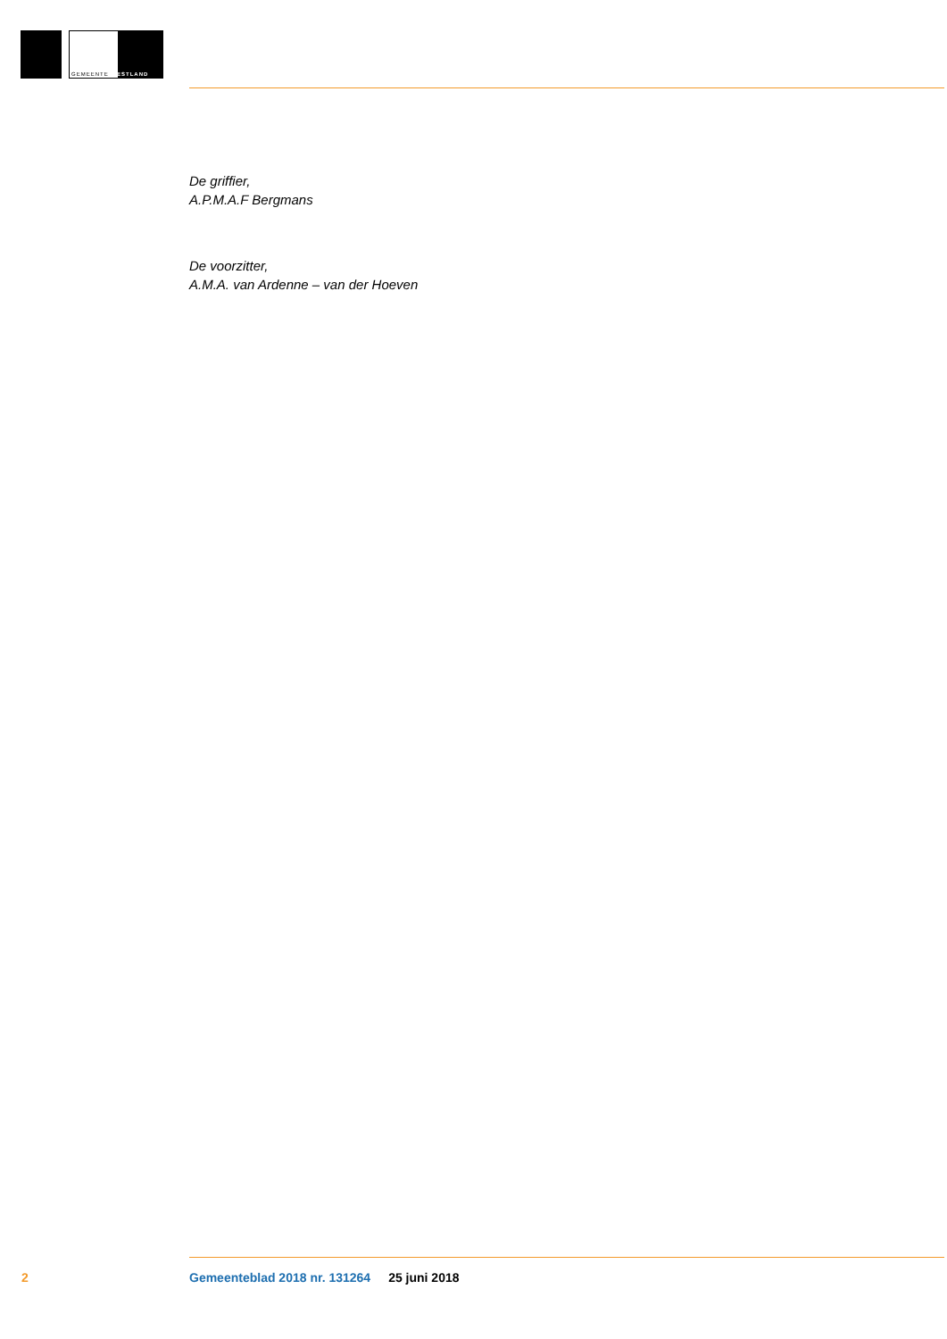GEMEENTE WESTLAND
De griffier,
A.P.M.A.F Bergmans
De voorzitter,
A.M.A. van Ardenne – van der Hoeven
2 Gemeenteblad 2018 nr. 131264 25 juni 2018